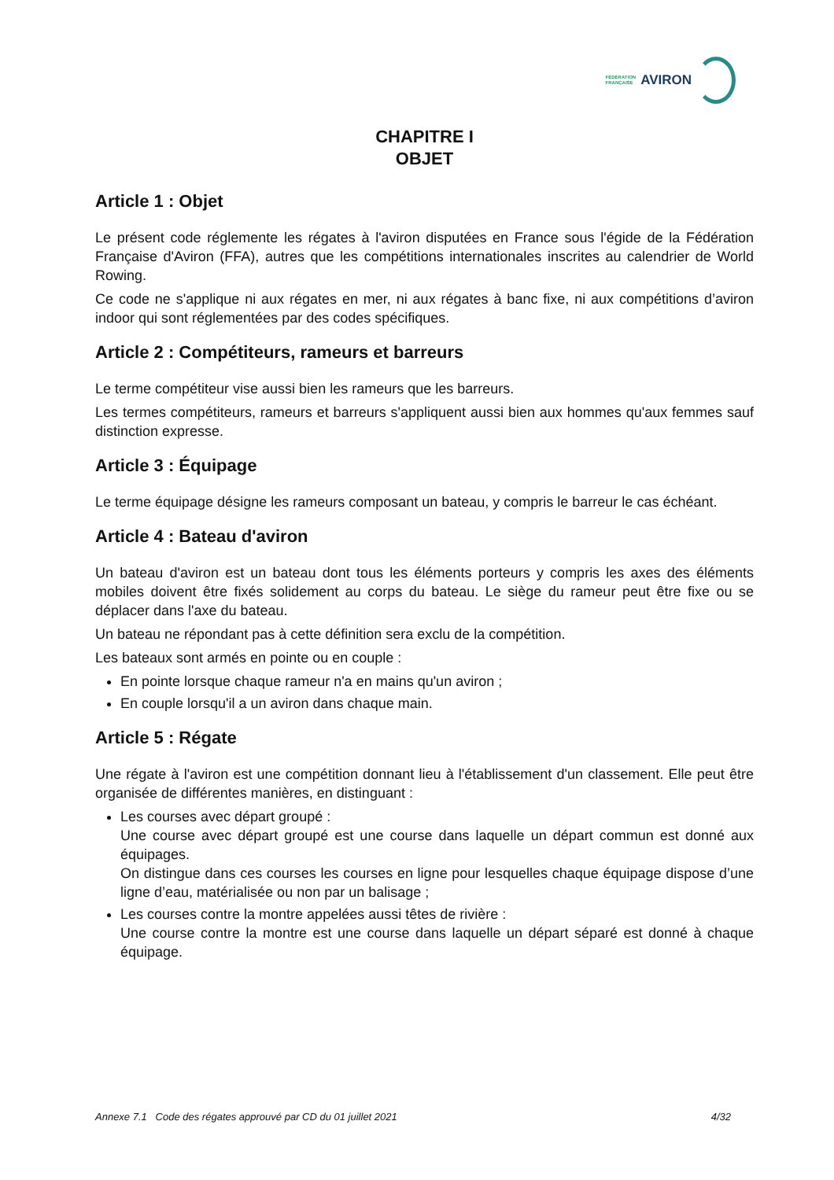FÉDÉRATION
FRANÇAISE
AVIRON
CHAPITRE I
OBJET
Article 1 : Objet
Le présent code réglemente les régates à l'aviron disputées en France sous l'égide de la Fédération Française d'Aviron (FFA), autres que les compétitions internationales inscrites au calendrier de World Rowing.
Ce code ne s'applique ni aux régates en mer, ni aux régates à banc fixe, ni aux compétitions d’aviron indoor qui sont réglementées par des codes spécifiques.
Article 2 : Compétiteurs, rameurs et barreurs
Le terme compétiteur vise aussi bien les rameurs que les barreurs.
Les termes compétiteurs, rameurs et barreurs s'appliquent aussi bien aux hommes qu'aux femmes sauf distinction expresse.
Article 3 : Équipage
Le terme équipage désigne les rameurs composant un bateau, y compris le barreur le cas échéant.
Article 4 : Bateau d'aviron
Un bateau d'aviron est un bateau dont tous les éléments porteurs y compris les axes des éléments mobiles doivent être fixés solidement au corps du bateau. Le siège du rameur peut être fixe ou se déplacer dans l'axe du bateau.
Un bateau ne répondant pas à cette définition sera exclu de la compétition.
Les bateaux sont armés en pointe ou en couple :
En pointe lorsque chaque rameur n'a en mains qu'un aviron ;
En couple lorsqu'il a un aviron dans chaque main.
Article 5 : Régate
Une régate à l'aviron est une compétition donnant lieu à l'établissement d'un classement. Elle peut être organisée de différentes manières, en distinguant :
Les courses avec départ groupé :
Une course avec départ groupé est une course dans laquelle un départ commun est donné aux équipages.
On distingue dans ces courses les courses en ligne pour lesquelles chaque équipage dispose d’une ligne d’eau, matérialisée ou non par un balisage ;
Les courses contre la montre appelées aussi têtes de rivière :
Une course contre la montre est une course dans laquelle un départ séparé est donné à chaque équipage.
Annexe 7.1 Code des régates approuvé par CD du 01 juillet 2021 4/32